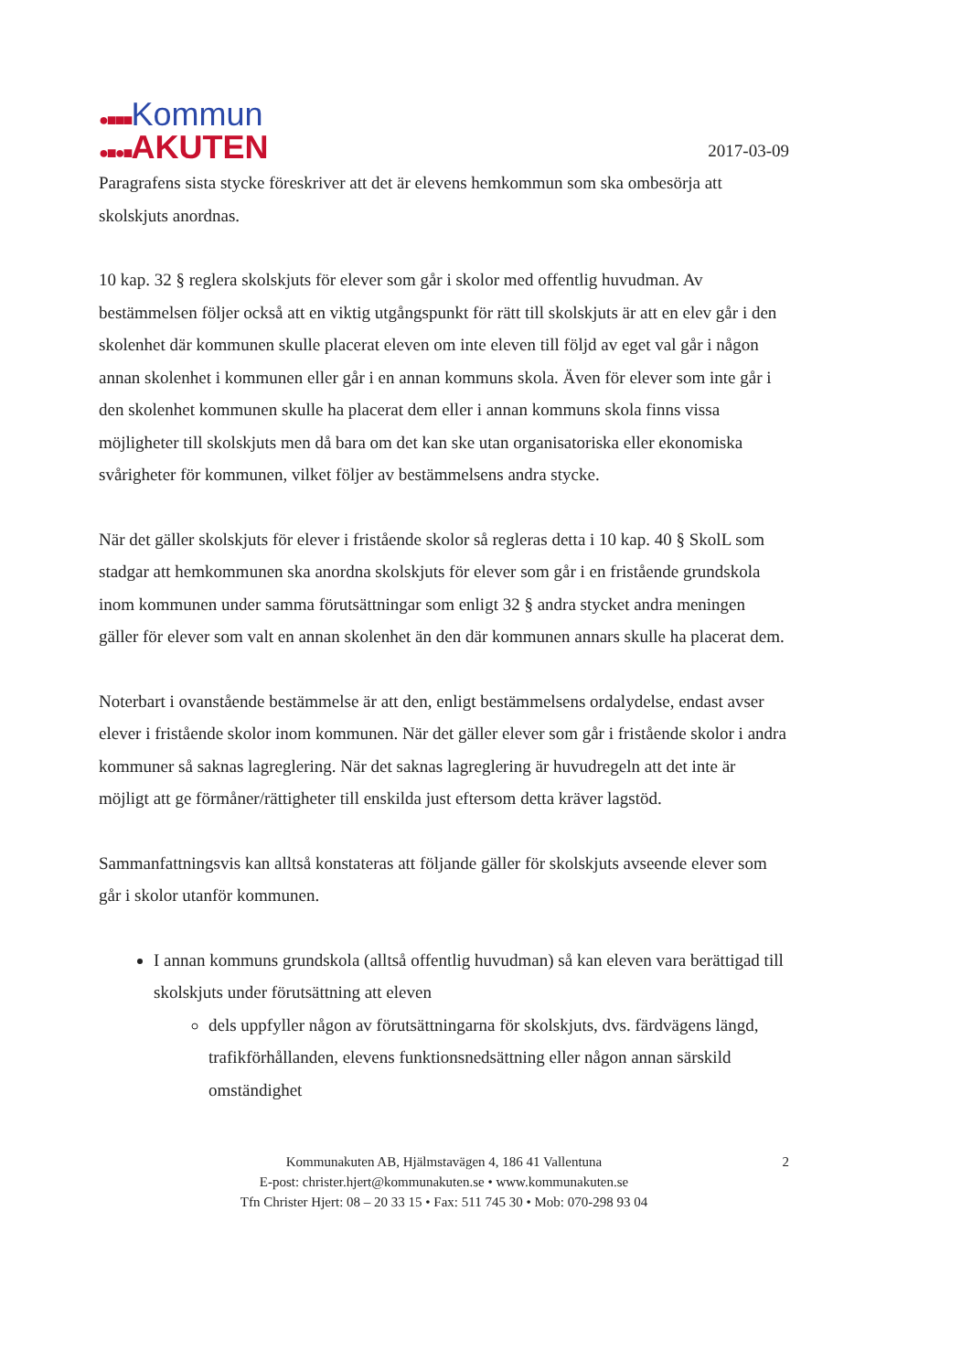●■■■Kommun
●■●■AKUTEN
2017-03-09
Paragrafens sista stycke föreskriver att det är elevens hemkommun som ska ombesörja att skolskjuts anordnas.
10 kap. 32 § reglera skolskjuts för elever som går i skolor med offentlig huvudman. Av bestämmelsen följer också att en viktig utgångspunkt för rätt till skolskjuts är att en elev går i den skolenhet där kommunen skulle placerat eleven om inte eleven till följd av eget val går i någon annan skolenhet i kommunen eller går i en annan kommuns skola. Även för elever som inte går i den skolenhet kommunen skulle ha placerat dem eller i annan kommuns skola finns vissa möjligheter till skolskjuts men då bara om det kan ske utan organisatoriska eller ekonomiska svårigheter för kommunen, vilket följer av bestämmelsens andra stycke.
När det gäller skolskjuts för elever i fristående skolor så regleras detta i 10 kap. 40 § SkolL som stadgar att hemkommunen ska anordna skolskjuts för elever som går i en fristående grundskola inom kommunen under samma förutsättningar som enligt 32 § andra stycket andra meningen gäller för elever som valt en annan skolenhet än den där kommunen annars skulle ha placerat dem.
Noterbart i ovanstående bestämmelse är att den, enligt bestämmelsens ordalydelse, endast avser elever i fristående skolor inom kommunen. När det gäller elever som går i fristående skolor i andra kommuner så saknas lagreglering. När det saknas lagreglering är huvudregeln att det inte är möjligt att ge förmåner/rättigheter till enskilda just eftersom detta kräver lagstöd.
Sammanfattningsvis kan alltså konstateras att följande gäller för skolskjuts avseende elever som går i skolor utanför kommunen.
I annan kommuns grundskola (alltså offentlig huvudman) så kan eleven vara berättigad till skolskjuts under förutsättning att eleven
dels uppfyller någon av förutsättningarna för skolskjuts, dvs. färdvägens längd, trafikförhållanden, elevens funktionsnedsättning eller någon annan särskild omständighet
2
Kommunakuten AB, Hjälmstavägen 4, 186 41 Vallentuna
E-post: christer.hjert@kommunakuten.se • www.kommunakuten.se
Tfn Christer Hjert: 08 – 20 33 15 • Fax: 511 745 30 • Mob: 070-298 93 04